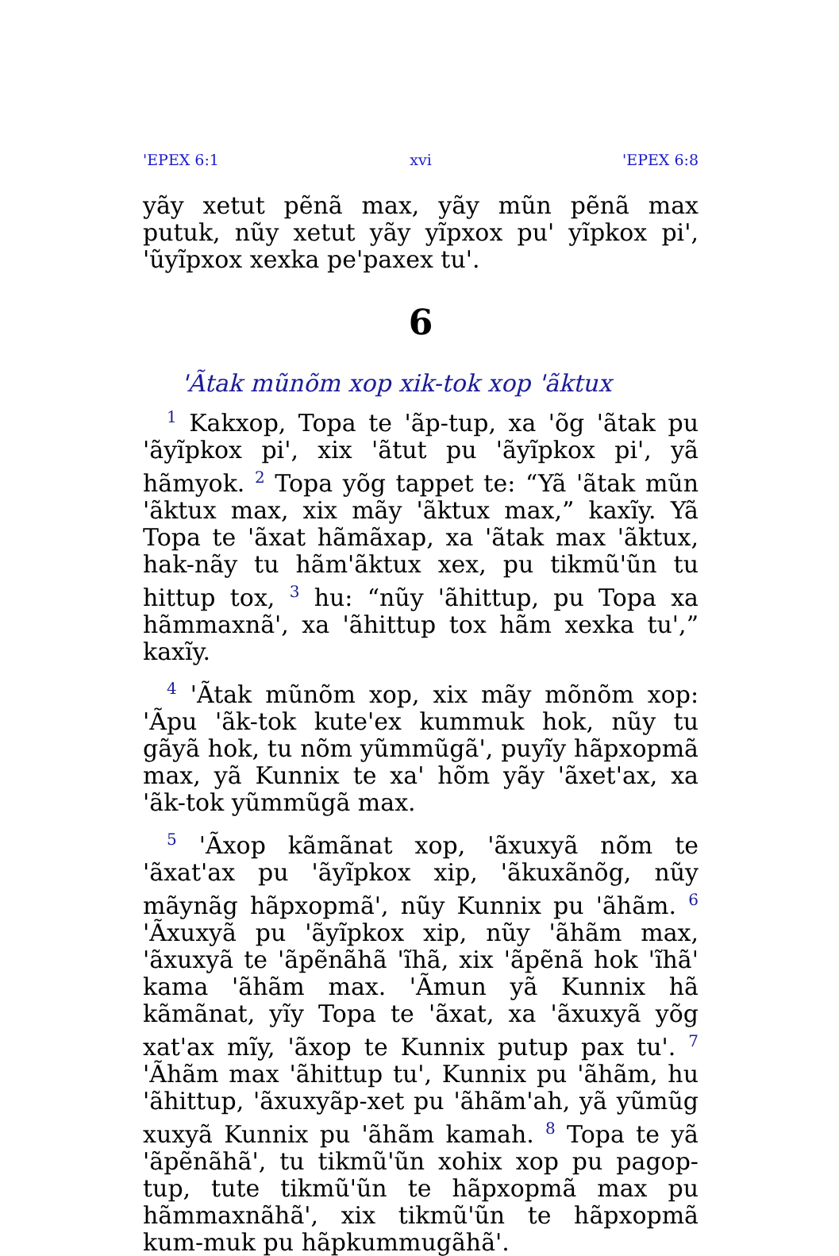'EPEX 6:1 xvi 'EPEX 6:8
yãy xetut pẽnã max, yãy mũn pẽnã max putuk, nũy xetut yãy yĩpxox pu' yĩpkox pi', 'ũyĩpxox xexka pe'paxex tu'.
6
'Ãtak mũnõm xop xik-tok xop 'ãktux
<sup>1</sup> Kakxop, Topa te 'ãp-tup, xa 'õg 'ãtak pu 'ãyĩpkox pi', xix 'ãtut pu 'ãyĩpkox pi', yã hãmyok. <sup>2</sup> Topa yõg tappet te: “Yã 'ãtak mũn 'ãktux max, xix mãy 'ãktux max,” kaxĩy. Yã Topa te 'ãxat hãmãxap, xa 'ãtak max 'ãktux, hak-nãy tu hãm'ãktux xex, pu tikmũ'ũn tu hittup tox, <sup>3</sup> hu: “nũy 'ãhittup, pu Topa xa hãmmaxnã', xa 'ãhittup tox hãm xexka tu',” kaxĩy.
<sup>4</sup> 'Ãtak mũnõm xop, xix mãy mõnõm xop: 'Ãpu 'ãk-tok kute'ex kummuk hok, nũy tu gãyã hok, tu nõm yũmmũgã', puyĩy hãpxopmã max, yã Kunnix te xa' hõm yãy 'ãxet'ax, xa 'ãk-tok yũmmũgã max.
<sup>5</sup> 'Ãxop kãmãnat xop, 'ãxuxyã nõm te 'ãxat'ax pu 'ãyĩpkox xip, 'ãkuxãnõg, nũy mãynãg hãpxopmã', nũy Kunnix pu 'ãhãm. <sup>6</sup> 'Ãxuxyã pu 'ãyĩpkox xip, nũy 'ãhãm max, 'ãxuxyã te 'ãpẽnãhã 'ĩhã, xix 'ãpẽnã hok 'ĩhã' kama 'ãhãm max. 'Ãmun yã Kunnix hã kãmãnat, yĩy Topa te 'ãxat, xa 'ãxuxyã yõg xat'ax mĩy, 'ãxop te Kunnix putup pax tu'. <sup>7</sup> 'Ãhãm max 'ãhittup tu', Kunnix pu 'ãhãm, hu 'ãhittup, 'ãxuxyãp-xet pu 'ãhãm'ah, yã yũmũg xuxyã Kunnix pu 'ãhãm kamah. <sup>8</sup> Topa te yã 'ãpẽnãhã', tu tikmũ'ũn xohix xop pu pagop-tup, tute tikmũ'ũn te hãpxopmã max pu hãmmaxnãhã', xix tikmũ'ũn te hãpxopmã kum-muk pu hãpkummugãhã'.